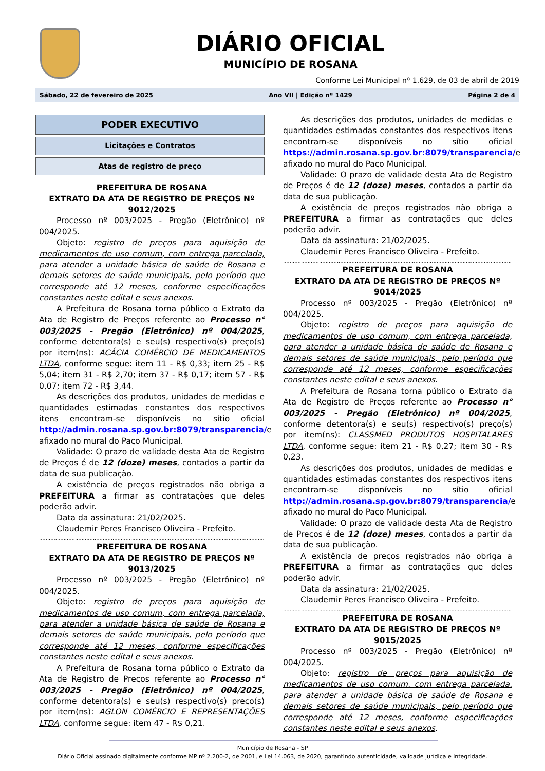DIÁRIO OFICIAL
MUNICÍPIO DE ROSANA
Conforme Lei Municipal nº 1.629, de 03 de abril de 2019
Sábado, 22 de fevereiro de 2025 Ano VII | Edição nº 1429 Página 2 de 4
PODER EXECUTIVO
Licitações e Contratos
Atas de registro de preço
PREFEITURA DE ROSANA
EXTRATO DA ATA DE REGISTRO DE PREÇOS Nº 9012/2025
Processo nº 003/2025 - Pregão (Eletrônico) nº 004/2025.
Objeto: registro de preços para aquisição de medicamentos de uso comum, com entrega parcelada, para atender a unidade básica de saúde de Rosana e demais setores de saúde municipais, pelo período que corresponde até 12 meses, conforme especificações constantes neste edital e seus anexos.
A Prefeitura de Rosana torna público o Extrato da Ata de Registro de Preços referente ao Processo n° 003/2025 - Pregão (Eletrônico) nº 004/2025, conforme detentora(s) e seu(s) respectivo(s) preço(s) por item(ns): ACÁCIA COMÉRCIO DE MEDICAMENTOS LTDA, conforme segue: item 11 - R$ 0,33; item 25 - R$ 5,04; item 31 - R$ 2,70; item 37 - R$ 0,17; item 57 - R$ 0,07; item 72 - R$ 3,44.
As descrições dos produtos, unidades de medidas e quantidades estimadas constantes dos respectivos itens encontram-se disponíveis no sítio oficial http://admin.rosana.sp.gov.br:8079/transparencia/e afixado no mural do Paço Municipal.
Validade: O prazo de validade desta Ata de Registro de Preços é de 12 (doze) meses, contados a partir da data de sua publicação.
A existência de preços registrados não obriga a PREFEITURA a firmar as contratações que deles poderão advir.
Data da assinatura: 21/02/2025.
Claudemir Peres Francisco Oliveira - Prefeito.
........................................................................................................................................................
PREFEITURA DE ROSANA
EXTRATO DA ATA DE REGISTRO DE PREÇOS Nº 9013/2025
Processo nº 003/2025 - Pregão (Eletrônico) nº 004/2025.
Objeto: registro de preços para aquisição de medicamentos de uso comum, com entrega parcelada, para atender a unidade básica de saúde de Rosana e demais setores de saúde municipais, pelo período que corresponde até 12 meses, conforme especificações constantes neste edital e seus anexos.
A Prefeitura de Rosana torna público o Extrato da Ata de Registro de Preços referente ao Processo n° 003/2025 - Pregão (Eletrônico) nº 004/2025, conforme detentora(s) e seu(s) respectivo(s) preço(s) por item(ns): AGLON COMÉRCIO E REPRESENTAÇÕES LTDA, conforme segue: item 47 - R$ 0,21.
As descrições dos produtos, unidades de medidas e quantidades estimadas constantes dos respectivos itens encontram-se disponíveis no sítio oficial https://admin.rosana.sp.gov.br:8079/transparencia/e afixado no mural do Paço Municipal.
Validade: O prazo de validade desta Ata de Registro de Preços é de 12 (doze) meses, contados a partir da data de sua publicação.
A existência de preços registrados não obriga a PREFEITURA a firmar as contratações que deles poderão advir.
Data da assinatura: 21/02/2025.
Claudemir Peres Francisco Oliveira - Prefeito.
........................................................................................................................................................
PREFEITURA DE ROSANA
EXTRATO DA ATA DE REGISTRO DE PREÇOS Nº 9014/2025
Processo nº 003/2025 - Pregão (Eletrônico) nº 004/2025.
Objeto: registro de preços para aquisição de medicamentos de uso comum, com entrega parcelada, para atender a unidade básica de saúde de Rosana e demais setores de saúde municipais, pelo período que corresponde até 12 meses, conforme especificações constantes neste edital e seus anexos.
A Prefeitura de Rosana torna público o Extrato da Ata de Registro de Preços referente ao Processo n° 003/2025 - Pregão (Eletrônico) nº 004/2025, conforme detentora(s) e seu(s) respectivo(s) preço(s) por item(ns): CLASSMED PRODUTOS HOSPITALARES LTDA, conforme segue: item 21 - R$ 0,27; item 30 - R$ 0,23.
As descrições dos produtos, unidades de medidas e quantidades estimadas constantes dos respectivos itens encontram-se disponíveis no sítio oficial http://admin.rosana.sp.gov.br:8079/transparencia/e afixado no mural do Paço Municipal.
Validade: O prazo de validade desta Ata de Registro de Preços é de 12 (doze) meses, contados a partir da data de sua publicação.
A existência de preços registrados não obriga a PREFEITURA a firmar as contratações que deles poderão advir.
Data da assinatura: 21/02/2025.
Claudemir Peres Francisco Oliveira - Prefeito.
........................................................................................................................................................
PREFEITURA DE ROSANA
EXTRATO DA ATA DE REGISTRO DE PREÇOS Nº 9015/2025
Processo nº 003/2025 - Pregão (Eletrônico) nº 004/2025.
Objeto: registro de preços para aquisição de medicamentos de uso comum, com entrega parcelada, para atender a unidade básica de saúde de Rosana e demais setores de saúde municipais, pelo período que corresponde até 12 meses, conforme especificações constantes neste edital e seus anexos.
Município de Rosana - SP
Diário Oficial assinado digitalmente conforme MP nº 2.200-2, de 2001, e Lei 14.063, de 2020, garantindo autenticidade, validade jurídica e integridade.